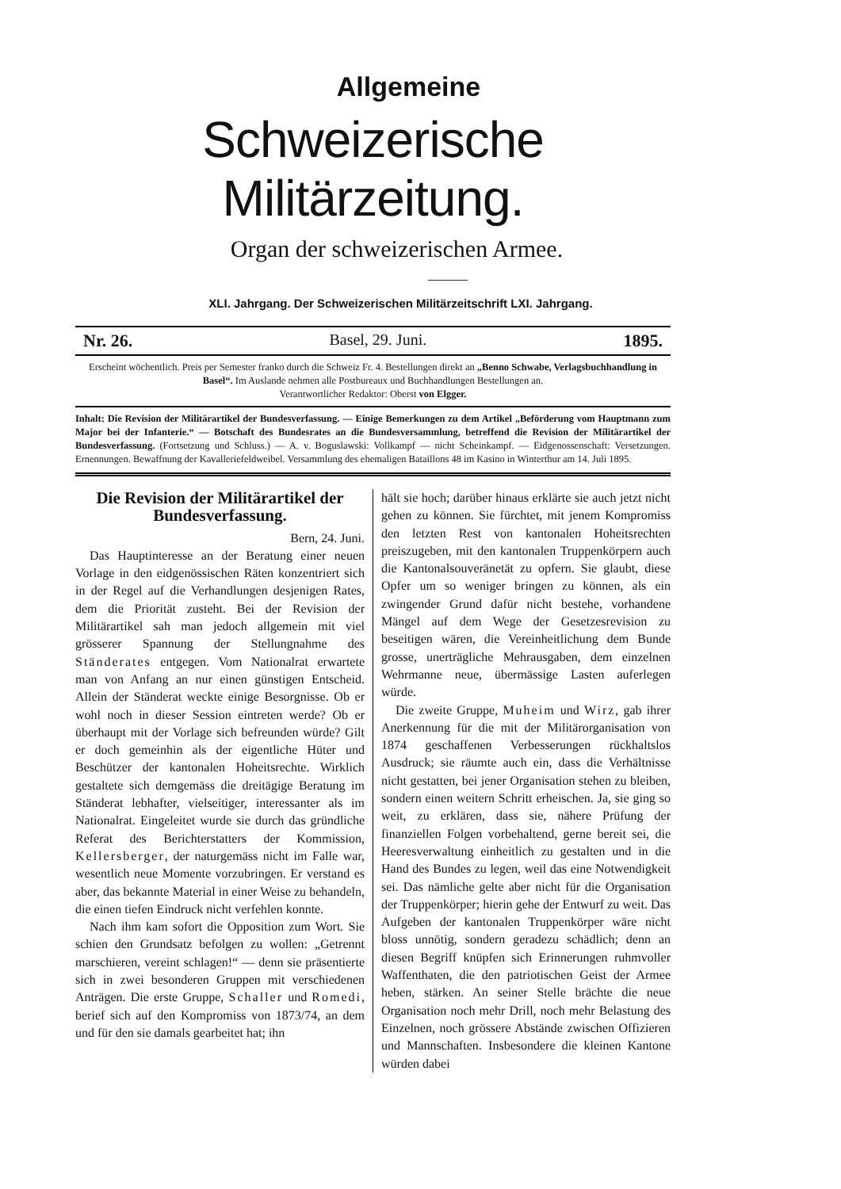Allgemeine
Schweizerische Militärzeitung.
Organ der schweizerischen Armee.
XLI. Jahrgang. Der Schweizerischen Militärzeitschrift LXI. Jahrgang.
Nr. 26. Basel, 29. Juni. 1895.
Erscheint wöchentlich. Preis per Semester franko durch die Schweiz Fr. 4. Bestellungen direkt an „Benno Schwabe, Verlagsbuchhandlung in Basel“. Im Auslande nehmen alle Postbureaux und Buchhandlungen Bestellungen an.
Verantwortlicher Redaktor: Oberst von Elgger.
Inhalt: Die Revision der Militärartikel der Bundesverfassung. — Einige Bemerkungen zu dem Artikel „Beförderung vom Hauptmann zum Major bei der Infanterie.“ — Botschaft des Bundesrates an die Bundesversammlung, betreffend die Revision der Militärartikel der Bundesverfassung. (Fortsetzung und Schluss.) — A. v. Boguslawski: Vollkampf — nicht Scheinkampf. — Eidgenossenschaft: Versetzungen. Ernennungen. Bewaffnung der Kavalleriefeldweibel. Versammlung des ehemaligen Bataillons 48 im Kasino in Winterthur am 14. Juli 1895.
Die Revision der Militärartikel der Bundesverfassung.
Bern, 24. Juni.
Das Hauptinteresse an der Beratung einer neuen Vorlage in den eidgenössischen Räten konzentriert sich in der Regel auf die Verhandlungen desjenigen Rates, dem die Priorität zusteht. Bei der Revision der Militärartikel sah man jedoch allgemein mit viel grösserer Spannung der Stellungnahme des Ständerates entgegen. Vom Nationalrat erwartete man von Anfang an nur einen günstigen Entscheid. Allein der Ständerat weckte einige Besorgnisse. Ob er wohl noch in dieser Session eintreten werde? Ob er überhaupt mit der Vorlage sich befreunden würde? Gilt er doch gemeinhin als der eigentliche Hüter und Beschützer der kantonalen Hoheitsrechte. Wirklich gestaltete sich demgemäss die dreitägige Beratung im Ständerat lebhafter, vielseitiger, interessanter als im Nationalrat. Eingeleitet wurde sie durch das gründliche Referat des Berichterstatters der Kommission, Kellersberger, der naturgemäss nicht im Falle war, wesentlich neue Momente vorzubringen. Er verstand es aber, das bekannte Material in einer Weise zu behandeln, die einen tiefen Eindruck nicht verfehlen konnte.
Nach ihm kam sofort die Opposition zum Wort. Sie schien den Grundsatz befolgen zu wollen: „Getrennt marschieren, vereint schlagen!“ — denn sie präsentierte sich in zwei besonderen Gruppen mit verschiedenen Anträgen. Die erste Gruppe, Schaller und Romedi, berief sich auf den Kompromiss von 1873/74, an dem und für den sie damals gearbeitet hat; ihn
hält sie hoch; darüber hinaus erklärte sie auch jetzt nicht gehen zu können. Sie fürchtet, mit jenem Kompromiss den letzten Rest von kantonalen Hoheitsrechten preiszugeben, mit den kantonalen Truppenkörpern auch die Kantonalsouveränetät zu opfern. Sie glaubt, diese Opfer um so weniger bringen zu können, als ein zwingender Grund dafür nicht bestehe, vorhandene Mängel auf dem Wege der Gesetzesrevision zu beseitigen wären, die Vereinheitlichung dem Bunde grosse, unerträgliche Mehrausgaben, dem einzelnen Wehrmanne neue, übermässige Lasten auferlegen würde.
Die zweite Gruppe, Muheim und Wirz, gab ihrer Anerkennung für die mit der Militärorganisation von 1874 geschaffenen Verbesserungen rückhaltslos Ausdruck; sie räumte auch ein, dass die Verhältnisse nicht gestatten, bei jener Organisation stehen zu bleiben, sondern einen weitern Schritt erheischen. Ja, sie ging so weit, zu erklären, dass sie, nähere Prüfung der finanziellen Folgen vorbehaltend, gerne bereit sei, die Heeresverwaltung einheitlich zu gestalten und in die Hand des Bundes zu legen, weil das eine Notwendigkeit sei. Das nämliche gelte aber nicht für die Organisation der Truppenkörper; hierin gehe der Entwurf zu weit. Das Aufgeben der kantonalen Truppenkörper wäre nicht bloss unnötig, sondern geradezu schädlich; denn an diesen Begriff knüpfen sich Erinnerungen ruhmvoller Waffenthaten, die den patriotischen Geist der Armee heben, stärken. An seiner Stelle brächte die neue Organisation noch mehr Drill, noch mehr Belastung des Einzelnen, noch grössere Abstände zwischen Offizieren und Mannschaften. Insbesondere die kleinen Kantone würden dabei